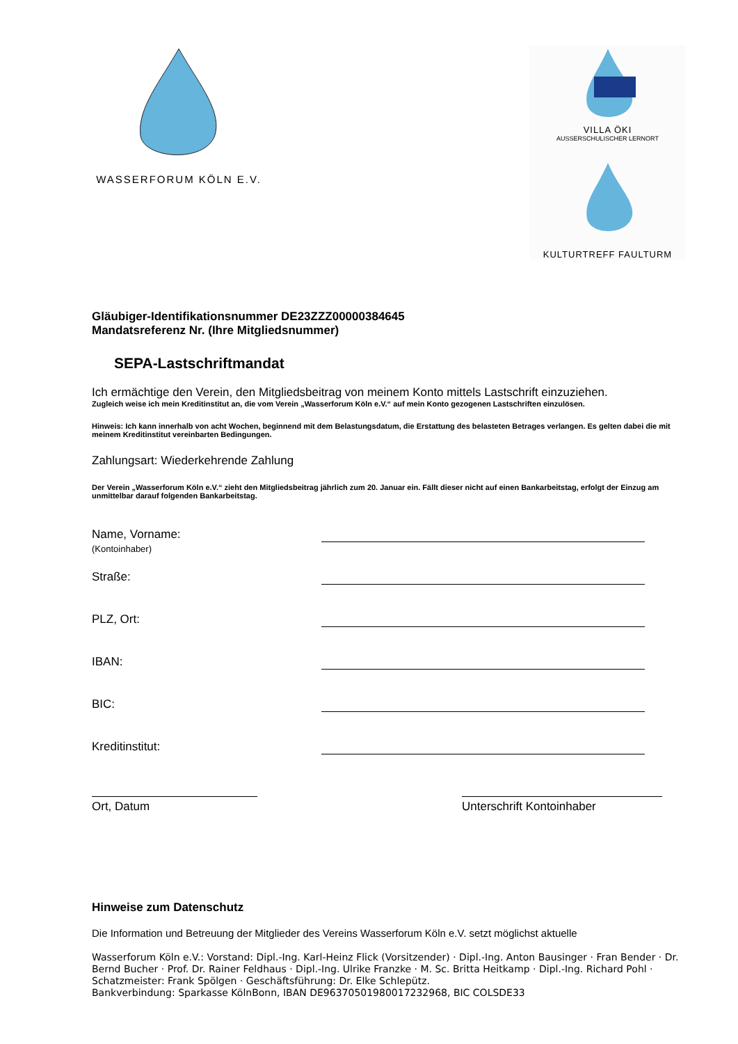WASSERFORUM KÖLN E.V.
VILLA ÖKI
AUSSERSCHULISCHER LERNORT
KULTURTREFF FAULTURM
Gläubiger-Identifikationsnummer DE23ZZZ00000384645
Mandatsreferenz Nr. (Ihre Mitgliedsnummer)
SEPA-Lastschriftmandat
Ich ermächtige den Verein, den Mitgliedsbeitrag von meinem Konto mittels Lastschrift einzuziehen.
Zugleich weise ich mein Kreditinstitut an, die vom Verein „Wasserforum Köln e.V.“ auf mein Konto gezogenen Lastschriften einzulösen.
Hinweis: Ich kann innerhalb von acht Wochen, beginnend mit dem Belastungsdatum, die Erstattung des belasteten Betrages verlangen. Es gelten dabei die mit meinem Kreditinstitut vereinbarten Bedingungen.
Zahlungsart: Wiederkehrende Zahlung
Der Verein „Wasserforum Köln e.V.“ zieht den Mitgliedsbeitrag jährlich zum 20. Januar ein. Fällt dieser nicht auf einen Bankarbeitstag, erfolgt der Einzug am unmittelbar darauf folgenden Bankarbeitstag.
Name, Vorname:
(Kontoinhaber)
Straße:
PLZ, Ort:
IBAN:
BIC:
Kreditinstitut:
Ort, Datum Unterschrift Kontoinhaber
Hinweise zum Datenschutz
Die Information und Betreuung der Mitglieder des Vereins Wasserforum Köln e.V. setzt möglichst aktuelle
Wasserforum Köln e.V.: Vorstand: Dipl.-Ing. Karl-Heinz Flick (Vorsitzender) · Dipl.-Ing. Anton Bausinger · Fran Bender · Dr. Bernd Bucher · Prof. Dr. Rainer Feldhaus · Dipl.-Ing. Ulrike Franzke · M. Sc. Britta Heitkamp · Dipl.-Ing. Richard Pohl · Schatzmeister: Frank Spölgen · Geschäftsführung: Dr. Elke Schlepütz.
Bankverbindung: Sparkasse KölnBonn, IBAN DE96370501980017232968, BIC COLSDE33